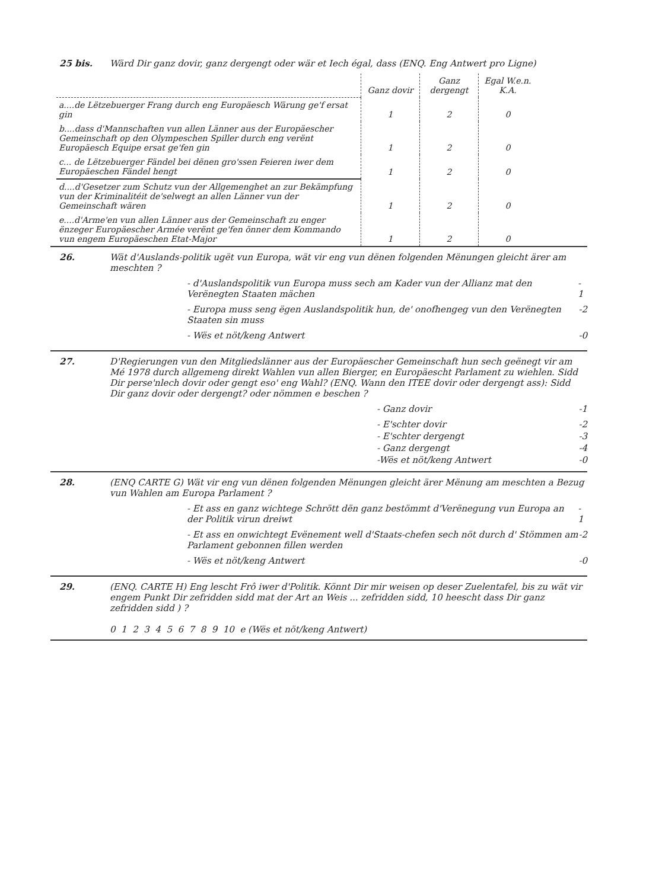25 bis.
Wärd Dir ganz dovir, ganz dergengt oder wär et Iech égal, dass (ENQ. Eng Antwert pro Ligne)
| | Ganz dovir | Ganz dergengt | Egal W.e.n. K.A. |
| --- | --- | --- | --- |
| a....de Lëtzebuerger Frang durch eng Europäesch Wärung ge'f ersat gin | 1 | 2 | 0 |
| b....dass d'Mannschaften vun allen Länner aus der Europäescher Gemeinschaft op den Olympeschen Spiller durch eng verënt Europäesch Equipe ersat ge'fen gin | 1 | 2 | 0 |
| c... de Lëtzebuerger Fändel bei dënen gro'ssen Feieren iwer dem Europäeschen Fändel hengt | 1 | 2 | 0 |
| d....d'Gesetzer zum Schutz vun der Allgemenghet an zur Bekämpfung vun der Kriminalitéit de'selwegt an allen Länner vun der Gemeinschaft wären | 1 | 2 | 0 |
| e....d'Arme'en vun allen Länner aus der Gemeinschaft zu enger ënzeger Europäescher Armée verënt ge'fen önner dem Kommando vun engem Europäeschen Etat-Major | 1 | 2 | 0 |
26.
Wät d'Auslands-politik ugët vun Europa, wät vir eng vun dënen folgenden Mënungen gleicht ärer am meschten ?
- d'Auslandspolitik vun Europa muss sech am Kader vun der Allianz mat den Verënegten Staaten mächen - 1
- Europa muss seng ëgen Auslandspolitik hun, de' onofhengeg vun den Verënegten Staaten sin muss -2
- Wës et nöt/keng Antwert -0
27.
D'Regierungen vun den Mitgliedslänner aus der Europäescher Gemeinschaft hun sech geënegt vir am Mé 1978 durch allgemeng direkt Wahlen vun allen Bierger, en Europäescht Parlament zu wiehlen. Sidd Dir perse'nlech dovir oder gengt eso' eng Wahl? (ENQ. Wann den ITEE dovir oder dergengt ass): Sidd Dir ganz dovir oder dergengt? oder nömmen e beschen ?
- Ganz dovir -1
- E'schter dovir -2
- E'schter dergengt -3
- Ganz dergengt -4
-Wës et nöt/keng Antwert -0
28.
(ENQ CARTE G) Wät vir eng vun dënen folgenden Mënungen gleicht ärer Mënung am meschten a Bezug vun Wahlen am Europa Parlament ?
- Et ass en ganz wichtege Schrött dën ganz bestömmt d'Verënegung vun Europa an der Politik virun dreiwt - 1
- Et ass en onwichtegt Evënement well d'Staats-chefen sech nöt durch d' Stömmen am Parlament gebonnen fillen werden -2
- Wës et nöt/keng Antwert -0
29.
(ENQ. CARTE H) Eng lescht Frô iwer d'Politik. Könnt Dir mir weisen op deser Zuelentafel, bis zu wät vir engem Punkt Dir zefridden sidd mat der Art an Weis ... zefridden sidd, 10 heescht dass Dir ganz zefridden sidd ) ?
0 1 2 3 4 5 6 7 8 9 10 e (Wës et nöt/keng Antwert)